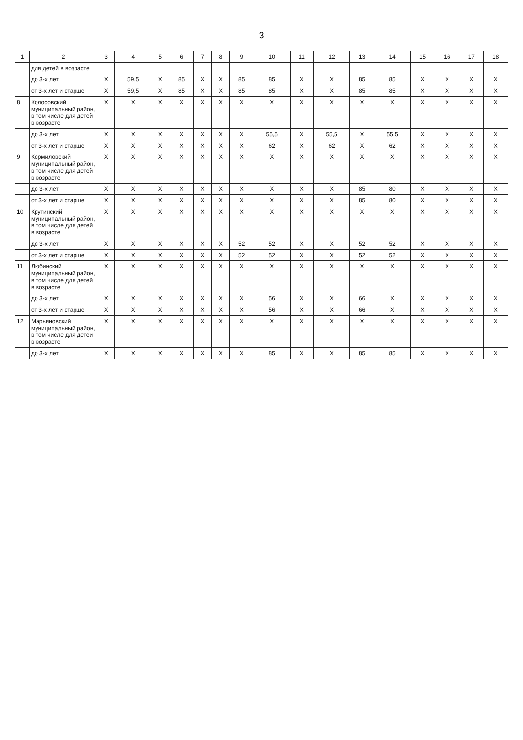3
| 1 | 2 | 3 | 4 | 5 | 6 | 7 | 8 | 9 | 10 | 11 | 12 | 13 | 14 | 15 | 16 | 17 | 18 |
| --- | --- | --- | --- | --- | --- | --- | --- | --- | --- | --- | --- | --- | --- | --- | --- | --- | --- |
| | для детей в возрасте | | | | | | | | | | | | | | | | |
| | до 3-х лет | X | 59,5 | X | 85 | X | X | 85 | 85 | X | X | 85 | 85 | X | X | X | X |
| | от 3-х лет и старше | X | 59,5 | X | 85 | X | X | 85 | 85 | X | X | 85 | 85 | X | X | X | X |
| 8 | Колосовский муниципальный район, в том числе для детей в возрасте | X | X | X | X | X | X | X | X | X | X | X | X | X | X | X | X |
| | до 3-х лет | X | X | X | X | X | X | X | 55,5 | X | 55,5 | X | 55,5 | X | X | X | X |
| | от 3-х лет и старше | X | X | X | X | X | X | X | 62 | X | 62 | X | 62 | X | X | X | X |
| 9 | Кормиловский муниципальный район, в том числе для детей в возрасте | X | X | X | X | X | X | X | X | X | X | X | X | X | X | X | X |
| | до 3-х лет | X | X | X | X | X | X | X | X | X | X | 85 | 80 | X | X | X | X |
| | от 3-х лет и старше | X | X | X | X | X | X | X | X | X | X | 85 | 80 | X | X | X | X |
| 10 | Крутинский муниципальный район, в том числе для детей в возрасте | X | X | X | X | X | X | X | X | X | X | X | X | X | X | X | X |
| | до 3-х лет | X | X | X | X | X | X | 52 | 52 | X | X | 52 | 52 | X | X | X | X |
| | от 3-х лет и старше | X | X | X | X | X | X | 52 | 52 | X | X | 52 | 52 | X | X | X | X |
| 11 | Любинский муниципальный район, в том числе для детей в возрасте | X | X | X | X | X | X | X | X | X | X | X | X | X | X | X | X |
| | до 3-х лет | X | X | X | X | X | X | X | 56 | X | X | 66 | X | X | X | X | X |
| | от 3-х лет и старше | X | X | X | X | X | X | X | 56 | X | X | 66 | X | X | X | X | X |
| 12 | Марьяновский муниципальный район, в том числе для детей в возрасте | X | X | X | X | X | X | X | X | X | X | X | X | X | X | X | X |
| | до 3-х лет | X | X | X | X | X | X | X | 85 | X | X | 85 | 85 | X | X | X | X |